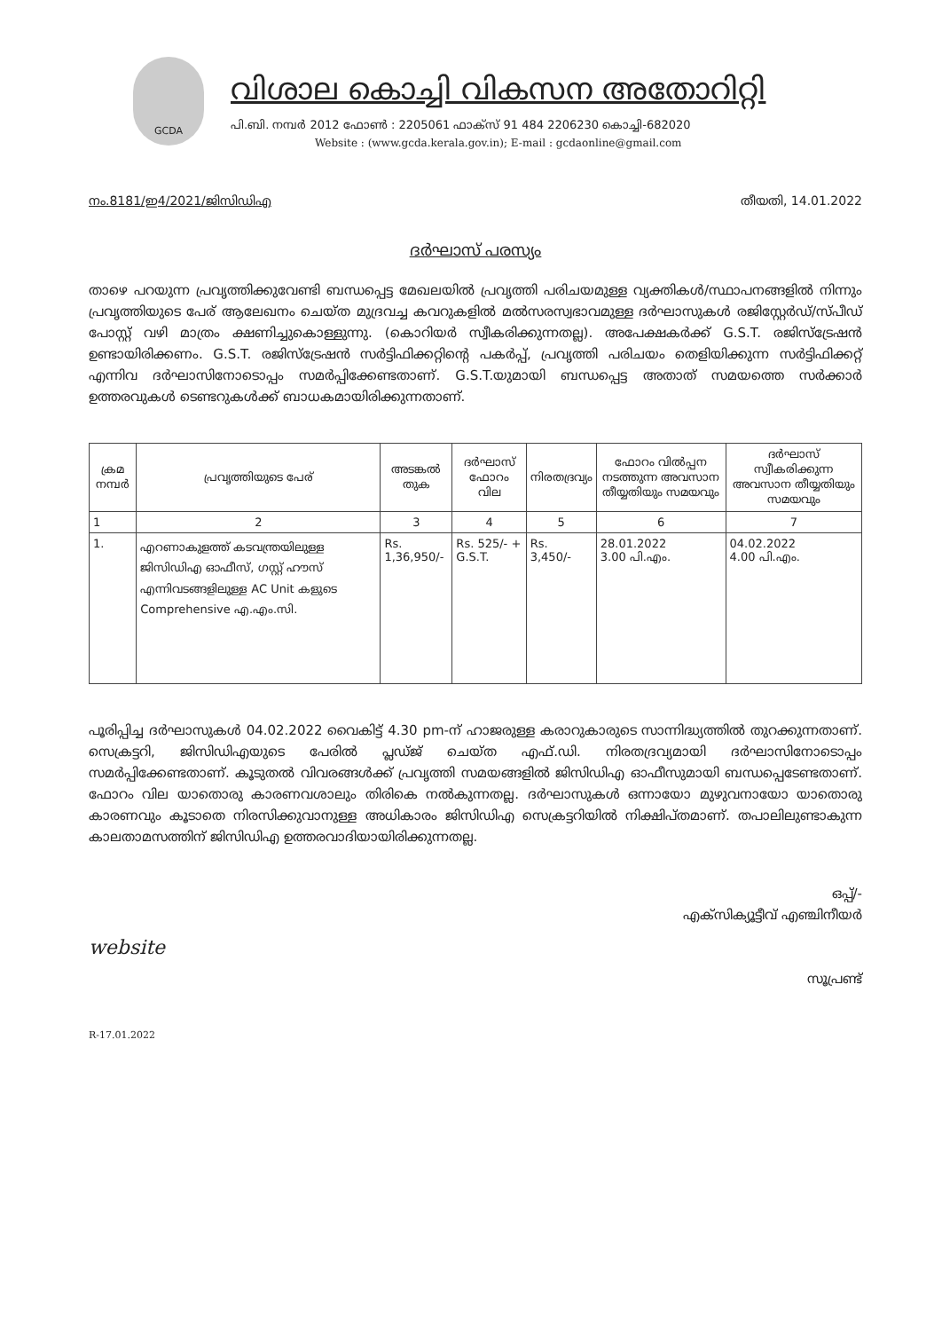GCDA
വിശാല കൊച്ചി വികസന അതോറിറ്റി
പി.ബി. നമ്പർ 2012 ഫോൺ : 2205061 ഫാക്സ് 91 484 2206230 കൊച്ചി-682020
Website : (www.gcda.kerala.gov.in); E-mail : gcdaonline@gmail.com
നം.8181/ഇ4/2021/ജിസിഡിഎ തീയതി, 14.01.2022
ദർഘാസ് പരസ്യം
താഴെ പറയുന്ന പ്രവൃത്തിക്കുവേണ്ടി ബന്ധപ്പെട്ട മേഖലയിൽ പ്രവൃത്തി പരിചയമുള്ള വ്യക്തികൾ/സ്ഥാപനങ്ങളിൽ നിന്നും പ്രവൃത്തിയുടെ പേര് ആലേഖനം ചെയ്ത മുദ്രവച്ച കവറുകളിൽ മൽസരസ്വഭാവമുള്ള ദർഘാസുകൾ രജിസ്റ്റേർഡ്/സ്പീഡ് പോസ്റ്റ് വഴി മാത്രം ക്ഷണിച്ചുകൊള്ളുന്നു. (കൊറിയർ സ്വീകരിക്കുന്നതല്ല). അപേക്ഷകർക്ക് G.S.T. രജിസ്ട്രേഷൻ ഉണ്ടായിരിക്കണം. G.S.T. രജിസ്ട്രേഷൻ സർട്ടിഫിക്കറ്റിന്റെ പകർപ്പ്, പ്രവൃത്തി പരിചയം തെളിയിക്കുന്ന സർട്ടിഫിക്കറ്റ് എന്നിവ ദർഘാസിനോടൊപ്പം സമർപ്പിക്കേണ്ടതാണ്. G.S.T.യുമായി ബന്ധപ്പെട്ട അതാത് സമയത്തെ സർക്കാർ ഉത്തരവുകൾ ടെണ്ടറുകൾക്ക് ബാധകമായിരിക്കുന്നതാണ്.
| ക്രമ നമ്പർ | പ്രവൃത്തിയുടെ പേര് | അടങ്കൽ തുക | ദർഘാസ് ഫോറം വില | നിരതദ്രവ്യം | ഫോറം വിൽപ്പന നടത്തുന്ന അവസാന തീയ്യതിയും സമയവും | ദർഘാസ് സ്വീകരിക്കുന്ന അവസാന തീയ്യതിയും സമയവും |
| --- | --- | --- | --- | --- | --- | --- |
| 1 | 2 | 3 | 4 | 5 | 6 | 7 |
| 1. | എറണാകുളത്ത് കടവന്ത്രയിലുള്ള ജിസിഡിഎ ഓഫീസ്, ഗസ്റ്റ് ഹൗസ് എന്നിവടങ്ങളിലുള്ള AC Unit കളുടെ Comprehensive എ.എം.സി. | Rs. 1,36,950/- | Rs. 525/- + G.S.T. | Rs. 3,450/- | 28.01.2022 3.00 പി.എം. | 04.02.2022 4.00 പി.എം. |
പൂരിപ്പിച്ച ദർഘാസുകൾ 04.02.2022 വൈകിട്ട് 4.30 pm-ന് ഹാജരുള്ള കരാറുകാരുടെ സാന്നിദ്ധ്യത്തിൽ തുറക്കുന്നതാണ്. സെക്രട്ടറി, ജിസിഡിഎയുടെ പേരിൽ പ്ലഡ്ജ് ചെയ്ത എഫ്.ഡി. നിരതദ്രവ്യമായി ദർഘാസിനോടൊപ്പം സമർപ്പിക്കേണ്ടതാണ്. കൂടുതൽ വിവരങ്ങൾക്ക് പ്രവൃത്തി സമയങ്ങളിൽ ജിസിഡിഎ ഓഫീസുമായി ബന്ധപ്പെടേണ്ടതാണ്. ഫോറം വില യാതൊരു കാരണവശാലും തിരികെ നൽകുന്നതല്ല. ദർഘാസുകൾ ഒന്നായോ മുഴുവനായോ യാതൊരു കാരണവും കൂടാതെ നിരസിക്കുവാനുള്ള അധികാരം ജിസിഡിഎ സെക്രട്ടറിയിൽ നിക്ഷിപ്തമാണ്. തപാലിലുണ്ടാകുന്ന കാലതാമസത്തിന് ജിസിഡിഎ ഉത്തരവാദിയായിരിക്കുന്നതല്ല.
ഒപ്പ്/-
എക്സിക്യൂട്ടീവ് എഞ്ചിനീയർ
സൂപ്രണ്ട്
website
R-17.01.2022